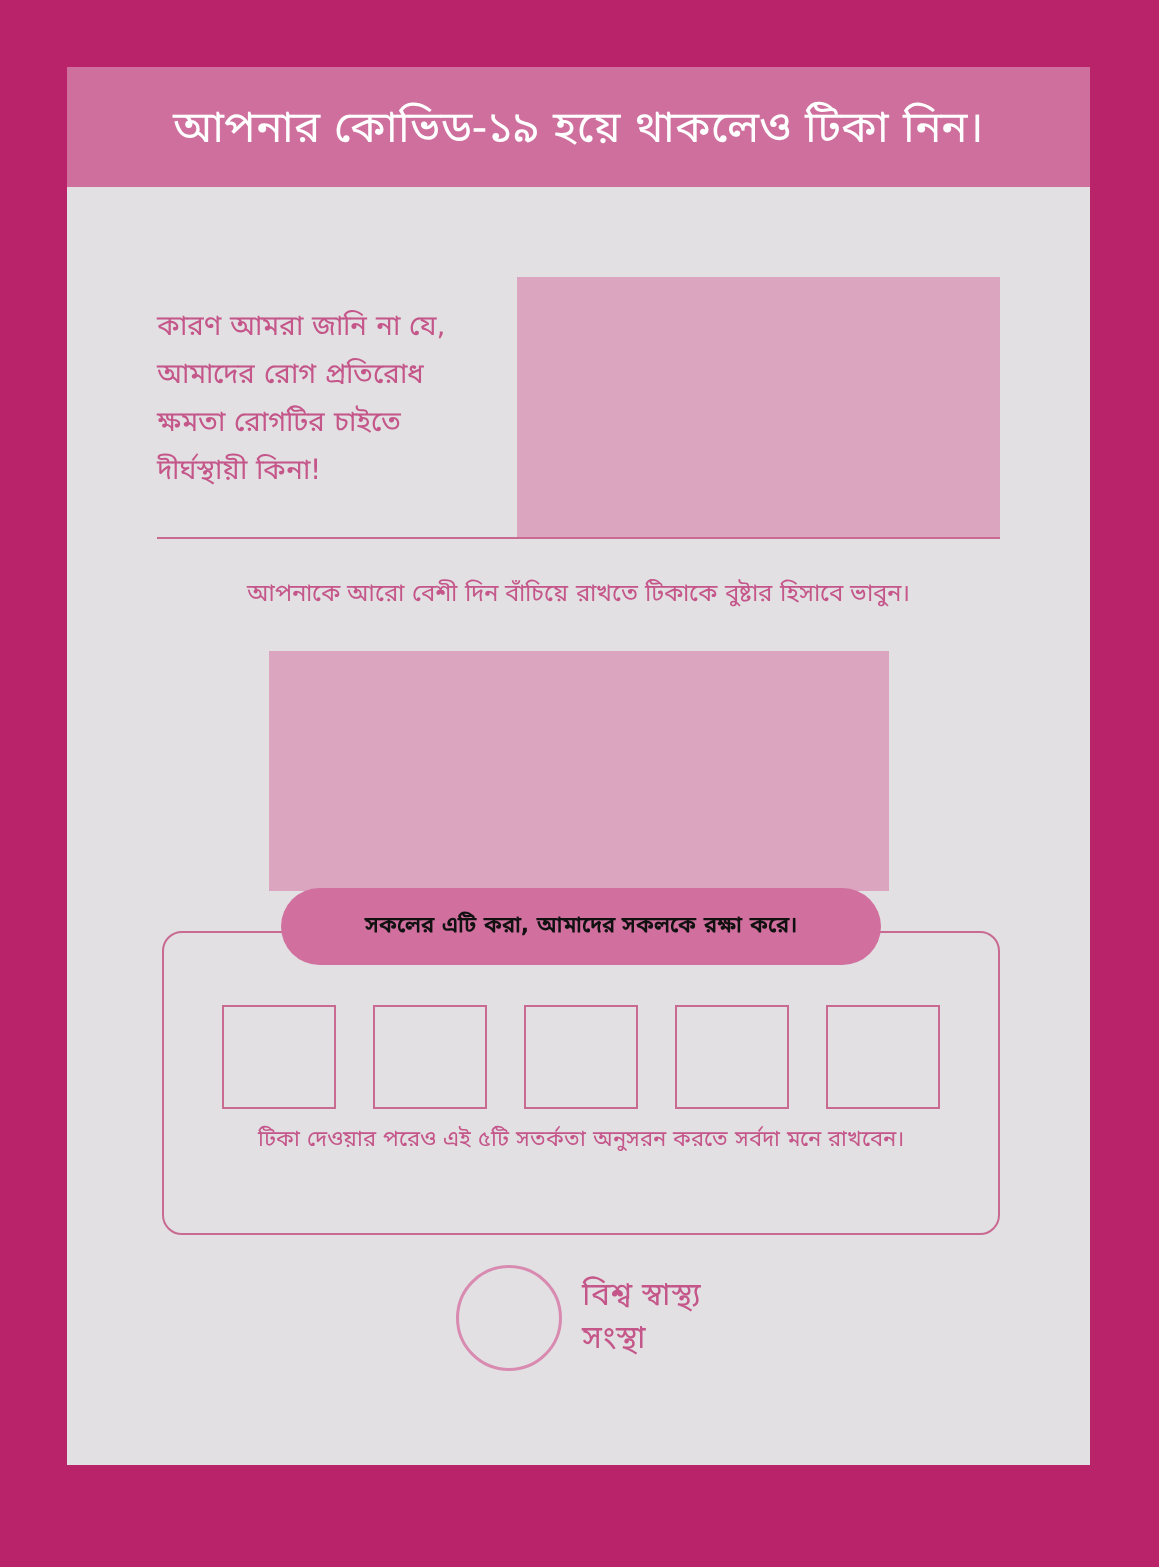আপনার কোভিড-১৯ হয়ে থাকলেও টিকা নিন।
কারণ আমরা জানি না যে, আমাদের রোগ প্রতিরোধ ক্ষমতা রোগটির চাইতে দীর্ঘস্থায়ী কিনা!
আপনাকে আরো বেশী দিন বাঁচিয়ে রাখতে টিকাকে বুষ্টার হিসাবে ভাবুন।
সকলের এটি করা, আমাদের সকলকে রক্ষা করে।
টিকা দেওয়ার পরেও এই ৫টি সতর্কতা অনুসরন করতে সর্বদা মনে রাখবেন।
বিশ্ব স্বাস্থ্য
সংস্থা